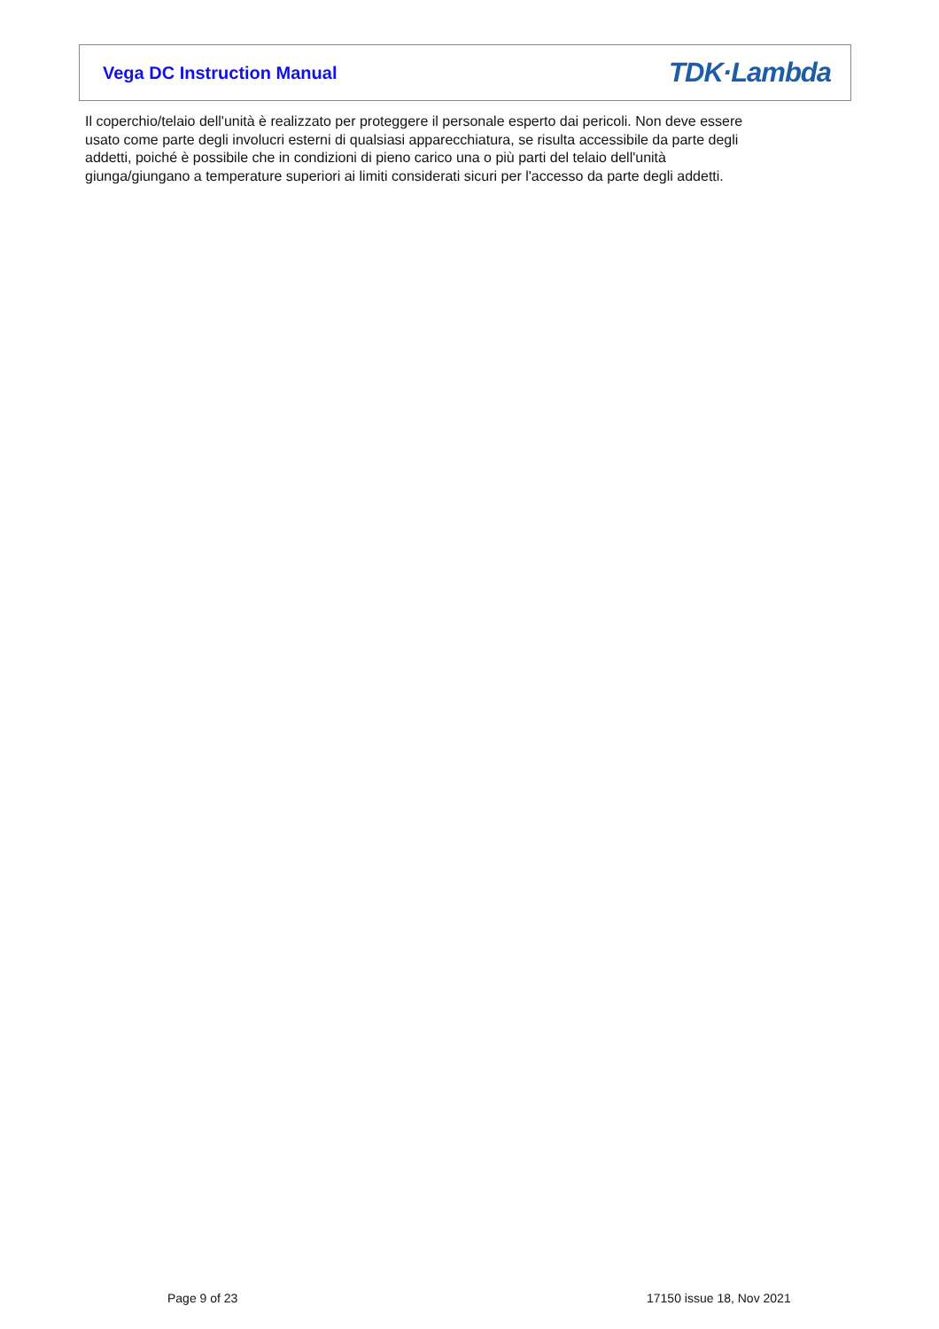Vega DC Instruction Manual
TDK·Lambda
Il coperchio/telaio dell'unità è realizzato per proteggere il personale esperto dai pericoli. Non deve essere
usato come parte degli involucri esterni di qualsiasi apparecchiatura, se risulta accessibile da parte degli
addetti, poiché è possibile che in condizioni di pieno carico una o più parti del telaio dell'unità
giunga/giungano a temperature superiori ai limiti considerati sicuri per l'accesso da parte degli addetti.
Page 9 of 23 17150 issue 18, Nov 2021